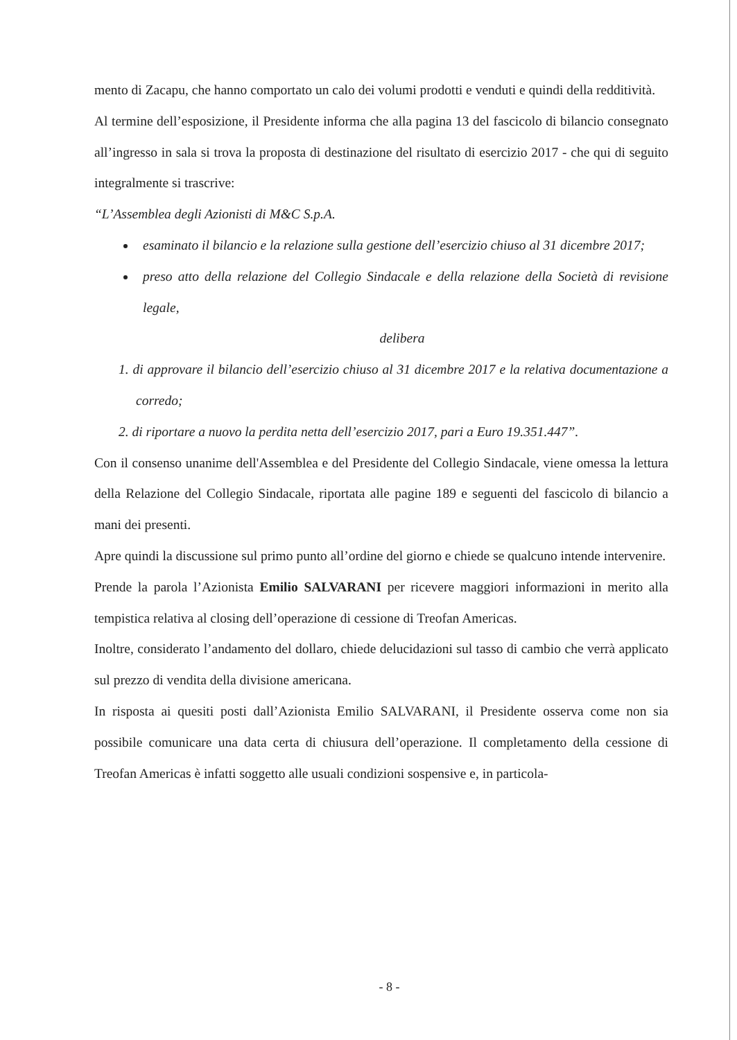mento di Zacapu, che hanno comportato un calo dei volumi prodotti e venduti e quindi della redditività.
Al termine dell’esposizione, il Presidente informa che alla pagina 13 del fascicolo di bilancio consegnato all’ingresso in sala si trova la proposta di destinazione del risultato di esercizio 2017 - che qui di seguito integralmente si trascrive:
“L’Assemblea degli Azionisti di M&C S.p.A.
esaminato il bilancio e la relazione sulla gestione dell’esercizio chiuso al 31 dicembre 2017;
preso atto della relazione del Collegio Sindacale e della relazione della Società di revisione legale,
delibera
1. di approvare il bilancio dell’esercizio chiuso al 31 dicembre 2017 e la relativa documentazione a corredo;
2. di riportare a nuovo la perdita netta dell’esercizio 2017, pari a Euro 19.351.447”.
Con il consenso unanime dell'Assemblea e del Presidente del Collegio Sindacale, viene omessa la lettura della Relazione del Collegio Sindacale, riportata alle pagine 189 e seguenti del fascicolo di bilancio a mani dei presenti.
Apre quindi la discussione sul primo punto all’ordine del giorno e chiede se qualcuno intende intervenire.
Prende la parola l’Azionista Emilio SALVARANI per ricevere maggiori informazioni in merito alla tempistica relativa al closing dell’operazione di cessione di Treofan Americas.
Inoltre, considerato l’andamento del dollaro, chiede delucidazioni sul tasso di cambio che verrà applicato sul prezzo di vendita della divisione americana.
In risposta ai quesiti posti dall’Azionista Emilio SALVARANI, il Presidente osserva come non sia possibile comunicare una data certa di chiusura dell’operazione. Il completamento della cessione di Treofan Americas è infatti soggetto alle usuali condizioni sospensive e, in particola-
- 8 -